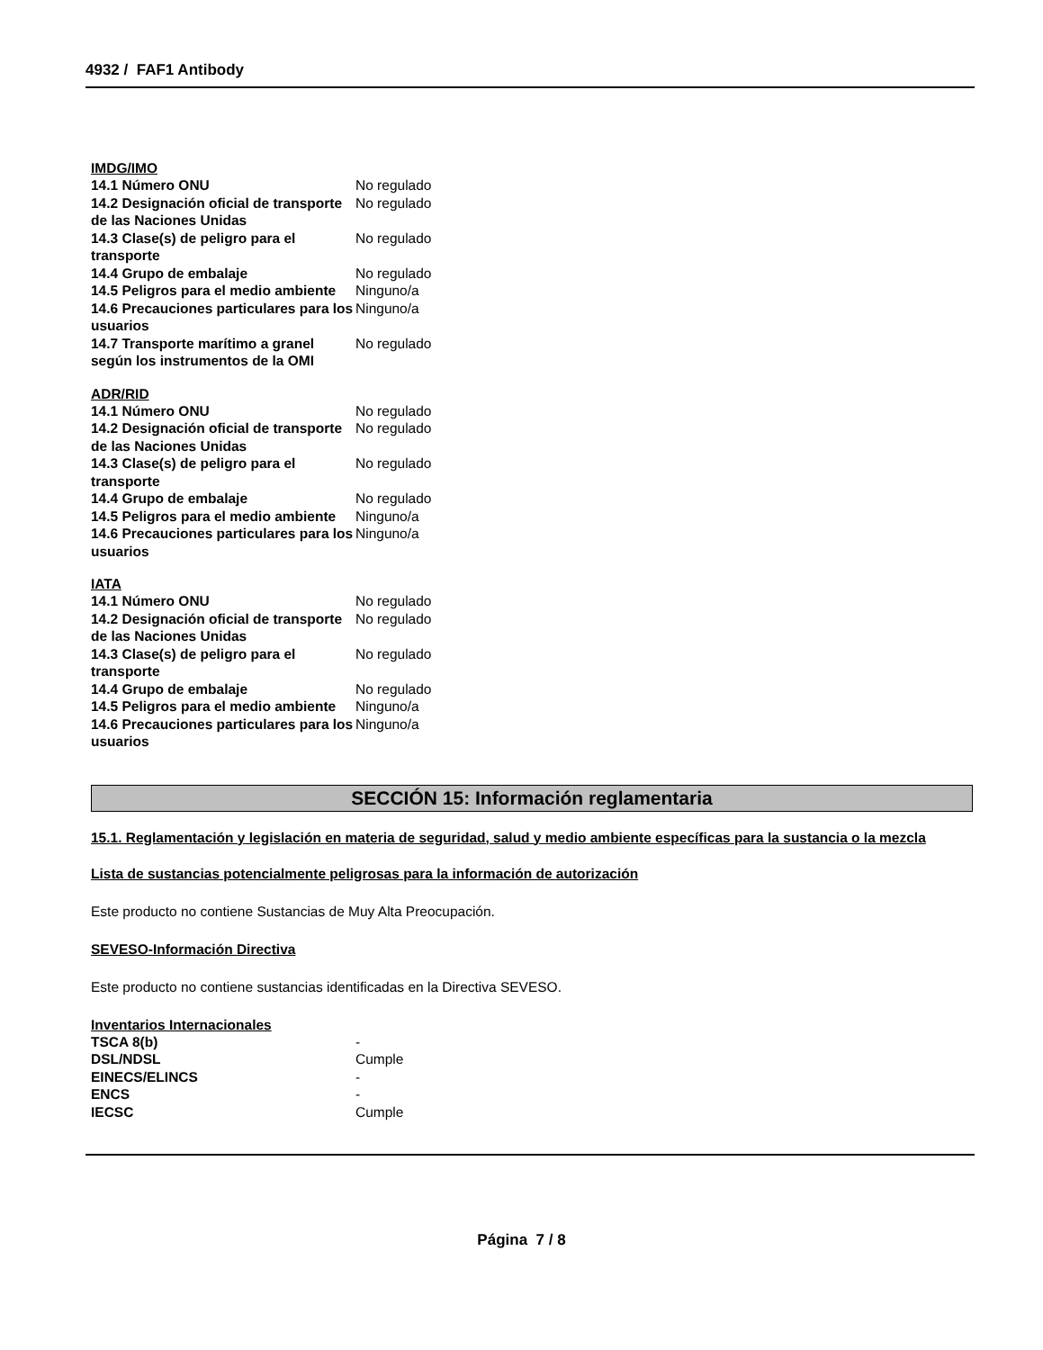4932 / FAF1 Antibody
IMDG/IMO
| 14.1 Número ONU | No regulado |
| 14.2 Designación oficial de transporte de las Naciones Unidas | No regulado |
| 14.3 Clase(s) de peligro para el transporte | No regulado |
| 14.4 Grupo de embalaje | No regulado |
| 14.5 Peligros para el medio ambiente | Ninguno/a |
| 14.6 Precauciones particulares para los usuarios | Ninguno/a |
| 14.7 Transporte marítimo a granel según los instrumentos de la OMI | No regulado |
ADR/RID
| 14.1 Número ONU | No regulado |
| 14.2 Designación oficial de transporte de las Naciones Unidas | No regulado |
| 14.3 Clase(s) de peligro para el transporte | No regulado |
| 14.4 Grupo de embalaje | No regulado |
| 14.5 Peligros para el medio ambiente | Ninguno/a |
| 14.6 Precauciones particulares para los usuarios | Ninguno/a |
IATA
| 14.1 Número ONU | No regulado |
| 14.2 Designación oficial de transporte de las Naciones Unidas | No regulado |
| 14.3 Clase(s) de peligro para el transporte | No regulado |
| 14.4 Grupo de embalaje | No regulado |
| 14.5 Peligros para el medio ambiente | Ninguno/a |
| 14.6 Precauciones particulares para los usuarios | Ninguno/a |
SECCIÓN 15: Información reglamentaria
15.1. Reglamentación y legislación en materia de seguridad, salud y medio ambiente específicas para la sustancia o la mezcla
Lista de sustancias potencialmente peligrosas para la información de autorización
Este producto no contiene Sustancias de Muy Alta Preocupación.
SEVESO-Información Directiva
Este producto no contiene sustancias identificadas en la Directiva SEVESO.
Inventarios Internacionales
| TSCA 8(b) | - |
| DSL/NDSL | Cumple |
| EINECS/ELINCS | - |
| ENCS | - |
| IECSC | Cumple |
Página 7 / 8